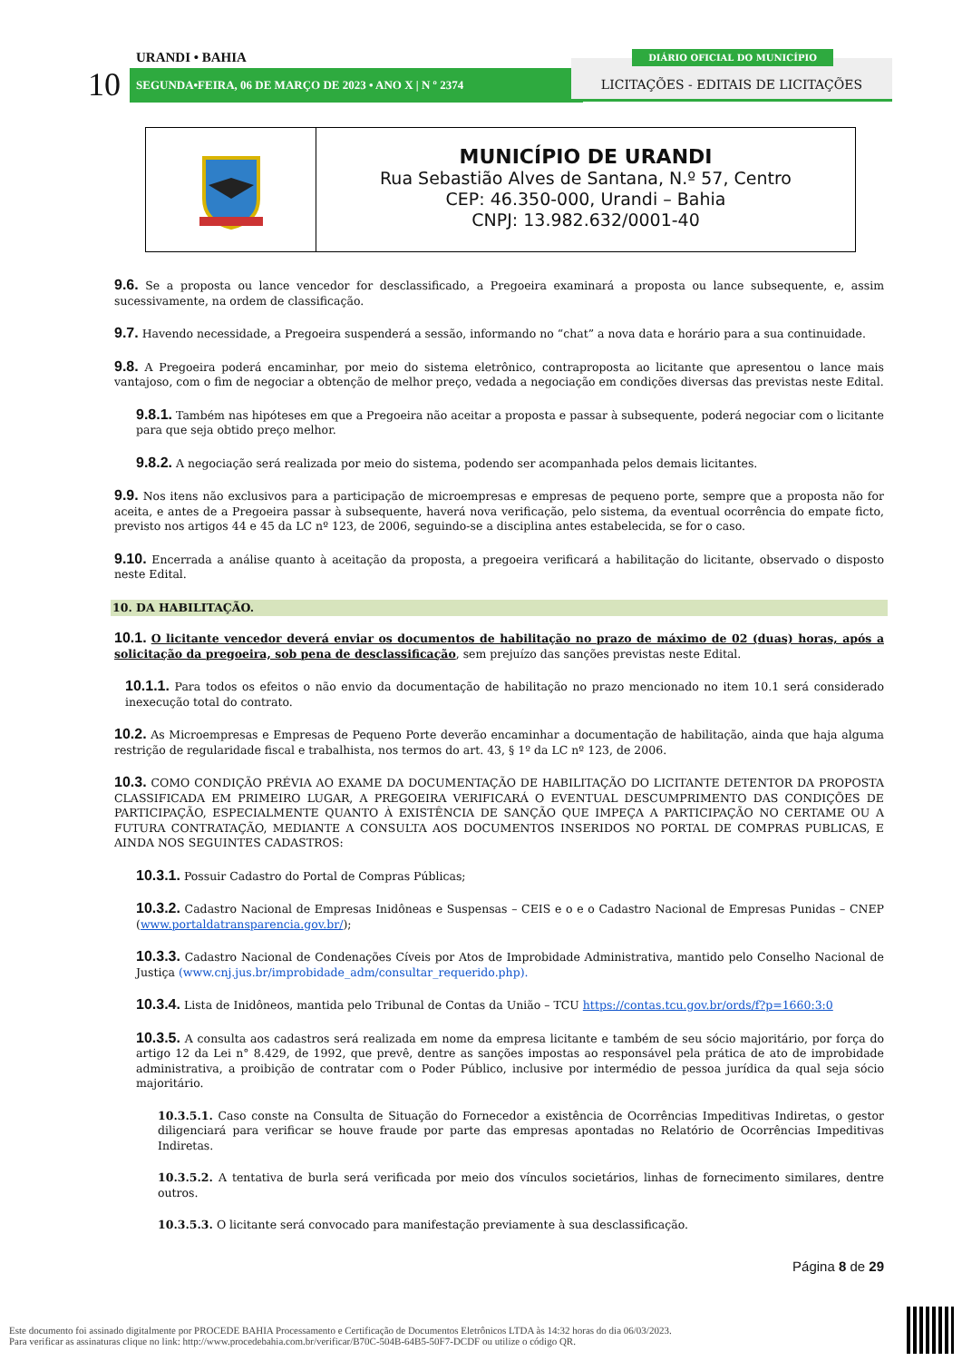URANDI • BAHIA
10 SEGUNDA•FEIRA, 06 DE MARÇO DE 2023 • ANO X | N º 2374
LICITAÇÕES - EDITAIS DE LICITAÇÕES
DIÁRIO OFICIAL DO MUNICÍPIO
MUNICÍPIO DE URANDI
Rua Sebastião Alves de Santana, N.º 57, Centro
CEP: 46.350-000, Urandi – Bahia
CNPJ: 13.982.632/0001-40
9.6. Se a proposta ou lance vencedor for desclassificado, a Pregoeira examinará a proposta ou lance subsequente, e, assim sucessivamente, na ordem de classificação.
9.7. Havendo necessidade, a Pregoeira suspenderá a sessão, informando no “chat” a nova data e horário para a sua continuidade.
9.8. A Pregoeira poderá encaminhar, por meio do sistema eletrônico, contraproposta ao licitante que apresentou o lance mais vantajoso, com o fim de negociar a obtenção de melhor preço, vedada a negociação em condições diversas das previstas neste Edital.
9.8.1. Também nas hipóteses em que a Pregoeira não aceitar a proposta e passar à subsequente, poderá negociar com o licitante para que seja obtido preço melhor.
9.8.2. A negociação será realizada por meio do sistema, podendo ser acompanhada pelos demais licitantes.
9.9. Nos itens não exclusivos para a participação de microempresas e empresas de pequeno porte, sempre que a proposta não for aceita, e antes de a Pregoeira passar à subsequente, haverá nova verificação, pelo sistema, da eventual ocorrência do empate ficto, previsto nos artigos 44 e 45 da LC nº 123, de 2006, seguindo-se a disciplina antes estabelecida, se for o caso.
9.10. Encerrada a análise quanto à aceitação da proposta, a pregoeira verificará a habilitação do licitante, observado o disposto neste Edital.
10. DA HABILITAÇÃO.
10.1. O licitante vencedor deverá enviar os documentos de habilitação no prazo de máximo de 02 (duas) horas, após a solicitação da pregoeira, sob pena de desclassificação, sem prejuízo das sanções previstas neste Edital.
10.1.1. Para todos os efeitos o não envio da documentação de habilitação no prazo mencionado no item 10.1 será considerado inexecução total do contrato.
10.2. As Microempresas e Empresas de Pequeno Porte deverão encaminhar a documentação de habilitação, ainda que haja alguma restrição de regularidade fiscal e trabalhista, nos termos do art. 43, § 1º da LC nº 123, de 2006.
10.3. COMO CONDIÇÃO PRÉVIA AO EXAME DA DOCUMENTAÇÃO DE HABILITAÇÃO DO LICITANTE DETENTOR DA PROPOSTA CLASSIFICADA EM PRIMEIRO LUGAR, A PREGOEIRA VERIFICARÁ O EVENTUAL DESCUMPRIMENTO DAS CONDIÇÕES DE PARTICIPAÇÃO, ESPECIALMENTE QUANTO À EXISTÊNCIA DE SANÇÃO QUE IMPEÇA A PARTICIPAÇÃO NO CERTAME OU A FUTURA CONTRATAÇÃO, MEDIANTE A CONSULTA AOS DOCUMENTOS INSERIDOS NO PORTAL DE COMPRAS PUBLICAS, E AINDA NOS SEGUINTES CADASTROS:
10.3.1. Possuir Cadastro do Portal de Compras Públicas;
10.3.2. Cadastro Nacional de Empresas Inidôneas e Suspensas – CEIS e o e o Cadastro Nacional de Empresas Punidas – CNEP (www.portaldatransparencia.gov.br/);
10.3.3. Cadastro Nacional de Condenações Cíveis por Atos de Improbidade Administrativa, mantido pelo Conselho Nacional de Justiça (www.cnj.jus.br/improbidade_adm/consultar_requerido.php).
10.3.4. Lista de Inidôneos, mantida pelo Tribunal de Contas da União – TCU https://contas.tcu.gov.br/ords/f?p=1660:3:0
10.3.5. A consulta aos cadastros será realizada em nome da empresa licitante e também de seu sócio majoritário, por força do artigo 12 da Lei n° 8.429, de 1992, que prevê, dentre as sanções impostas ao responsável pela prática de ato de improbidade administrativa, a proibição de contratar com o Poder Público, inclusive por intermédio de pessoa jurídica da qual seja sócio majoritário.
10.3.5.1. Caso conste na Consulta de Situação do Fornecedor a existência de Ocorrências Impeditivas Indiretas, o gestor diligenciará para verificar se houve fraude por parte das empresas apontadas no Relatório de Ocorrências Impeditivas Indiretas.
10.3.5.2. A tentativa de burla será verificada por meio dos vínculos societários, linhas de fornecimento similares, dentre outros.
10.3.5.3. O licitante será convocado para manifestação previamente à sua desclassificação.
Página 8 de 29
Este documento foi assinado digitalmente por PROCEDE BAHIA Processamento e Certificação de Documentos Eletrônicos LTDA às 14:32 horas do dia 06/03/2023.
Para verificar as assinaturas clique no link: http://www.procedebahia.com.br/verificar/B70C-504B-64B5-50F7-DCDF ou utilize o código QR.